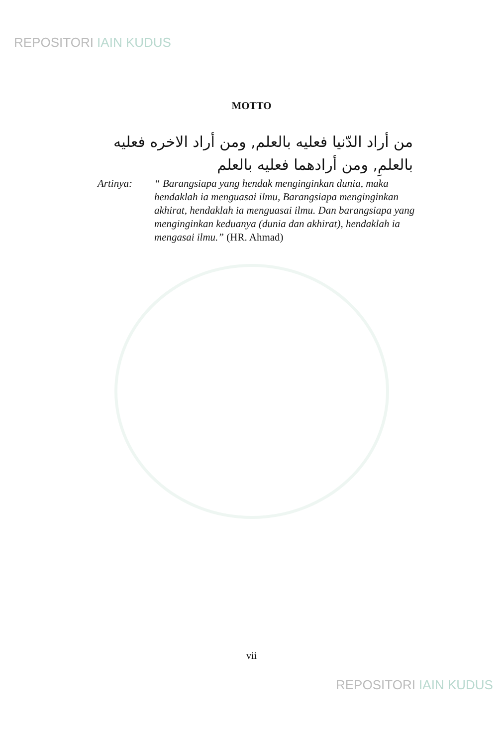REPOSITORI IAIN KUDUS
MOTTO
من أراد الدّنيا فعليه بالعلم, ومن أراد الاخره فعليه بالعلمِ, ومن أرادهما فعليه بالعلم
Artinya: “ Barangsiapa yang hendak menginginkan dunia, maka hendaklah ia menguasai ilmu, Barangsiapa menginginkan akhirat, hendaklah ia menguasai ilmu. Dan barangsiapa yang menginginkan keduanya (dunia dan akhirat), hendaklah ia mengasai ilmu.” (HR. Ahmad)
vii
REPOSITORI IAIN KUDUS